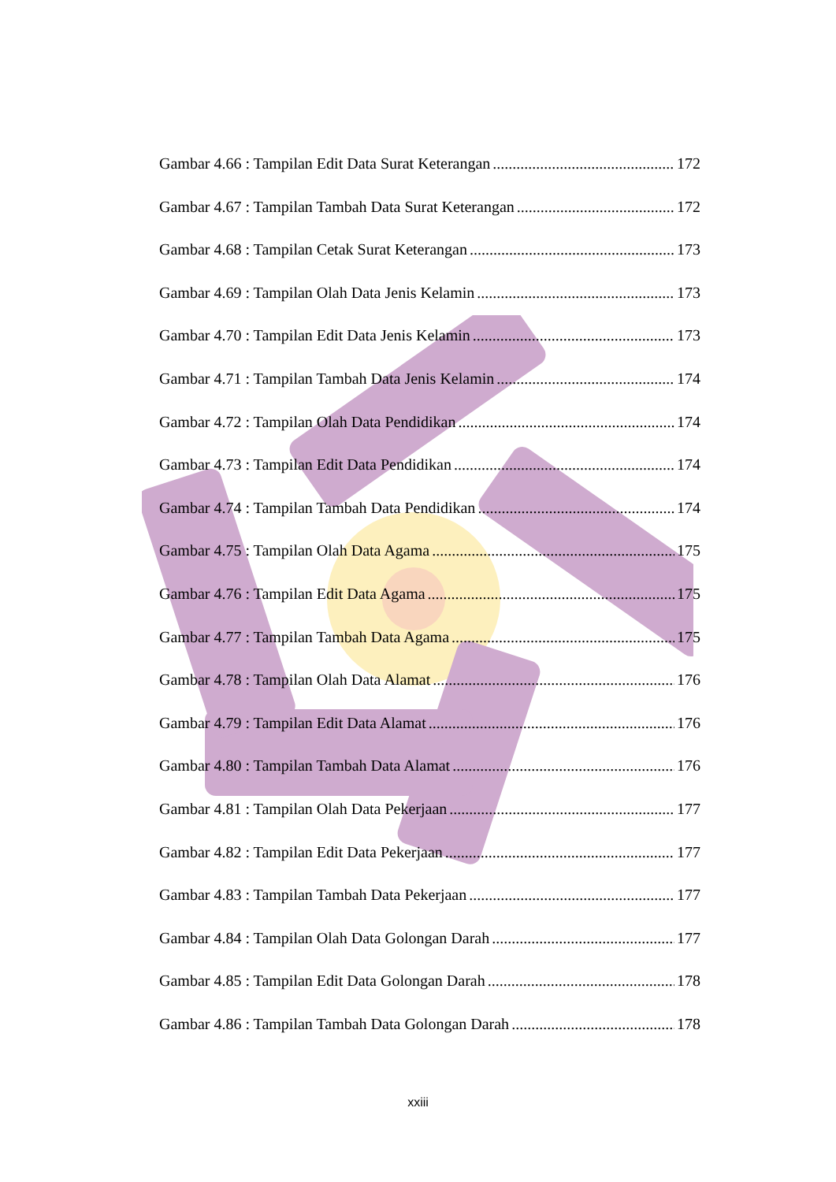Gambar 4.66 : Tampilan Edit Data Surat Keterangan 172
Gambar 4.67 : Tampilan Tambah Data Surat Keterangan 172
Gambar 4.68 : Tampilan Cetak Surat Keterangan 173
Gambar 4.69 : Tampilan Olah Data Jenis Kelamin 173
Gambar 4.70 : Tampilan Edit Data Jenis Kelamin 173
Gambar 4.71 : Tampilan Tambah Data Jenis Kelamin 174
Gambar 4.72 : Tampilan Olah Data Pendidikan 174
Gambar 4.73 : Tampilan Edit Data Pendidikan 174
Gambar 4.74 : Tampilan Tambah Data Pendidikan 174
Gambar 4.75 : Tampilan Olah Data Agama 175
Gambar 4.76 : Tampilan Edit Data Agama 175
Gambar 4.77 : Tampilan Tambah Data Agama 175
Gambar 4.78 : Tampilan Olah Data Alamat 176
Gambar 4.79 : Tampilan Edit Data Alamat 176
Gambar 4.80 : Tampilan Tambah Data Alamat 176
Gambar 4.81 : Tampilan Olah Data Pekerjaan 177
Gambar 4.82 : Tampilan Edit Data Pekerjaan 177
Gambar 4.83 : Tampilan Tambah Data Pekerjaan 177
Gambar 4.84 : Tampilan Olah Data Golongan Darah 177
Gambar 4.85 : Tampilan Edit Data Golongan Darah 178
Gambar 4.86 : Tampilan Tambah Data Golongan Darah 178
xxiii